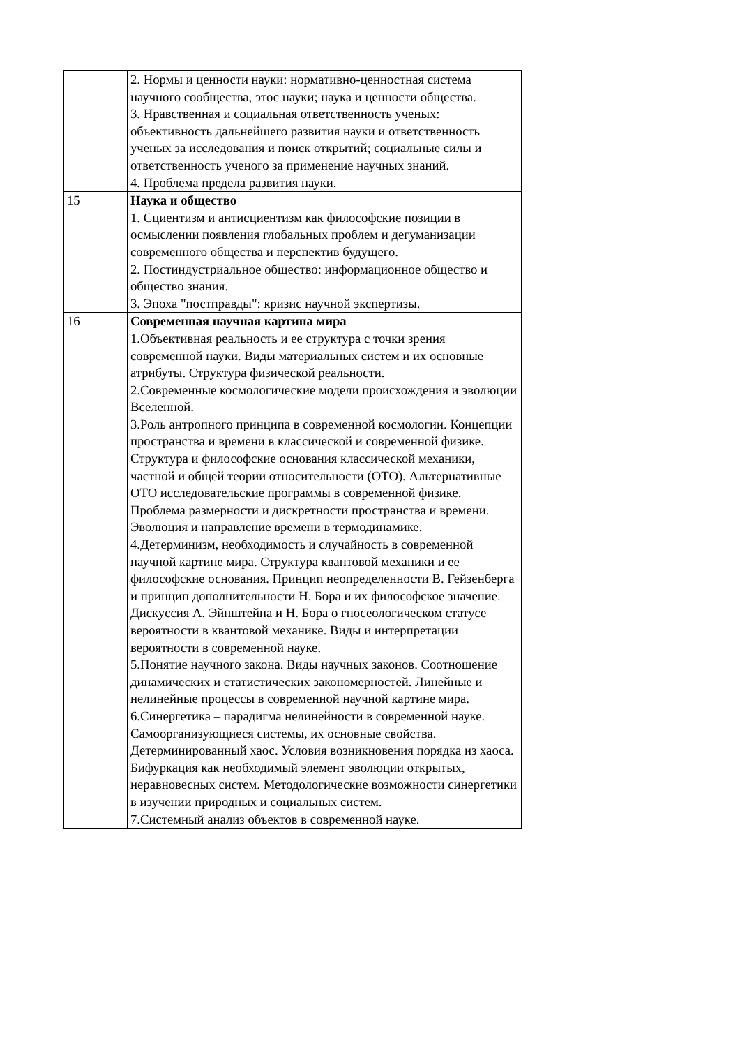| | 2. Нормы и ценности науки: нормативно-ценностная система научного сообщества, этос науки; наука и ценности общества. 3. Нравственная и социальная ответственность ученых: объективность дальнейшего развития науки и ответственность ученых за исследования и поиск открытий; социальные силы и ответственность ученого за применение научных знаний. 4. Проблема предела развития науки. |
| 15 | Наука и общество 1. Сциентизм и антисциентизм как философские позиции в осмыслении появления глобальных проблем и дегуманизации современного общества и перспектив будущего. 2. Постиндустриальное общество: информационное общество и общество знания. 3. Эпоха "постправды": кризис научной экспертизы. |
| 16 | Современная научная картина мира 1.Объективная реальность и ее структура с точки зрения современной науки. Виды материальных систем и их основные атрибуты. Структура физической реальности. 2.Современные космологические модели происхождения и эволюции Вселенной. 3.Роль антропного принципа в современной космологии. Концепции пространства и времени в классической и современной физике. Структура и философские основания классической механики, частной и общей теории относительности (ОТО). Альтернативные ОТО исследовательские программы в современной физике. Проблема размерности и дискретности пространства и времени. Эволюция и направление времени в термодинамике. 4.Детерминизм, необходимость и случайность в современной научной картине мира. Структура квантовой механики и ее философские основания. Принцип неопределенности В. Гейзенберга и принцип дополнительности Н. Бора и их философское значение. Дискуссия А. Эйнштейна и Н. Бора о гносеологическом статусе вероятности в квантовой механике. Виды и интерпретации вероятности в современной науке. 5.Понятие научного закона. Виды научных законов. Соотношение динамических и статистических закономерностей. Линейные и нелинейные процессы в современной научной картине мира. 6.Синергетика – парадигма нелинейности в современной науке. Самоорганизующиеся системы, их основные свойства. Детерминированный хаос. Условия возникновения порядка из хаоса. Бифуркация как необходимый элемент эволюции открытых, неравновесных систем. Методологические возможности синергетики в изучении природных и социальных систем. 7.Системный анализ объектов в современной науке. |